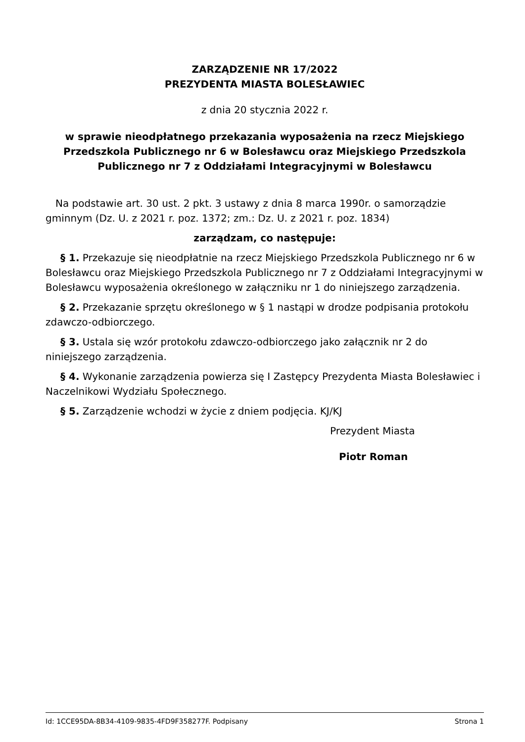ZARZĄDZENIE NR 17/2022
PREZYDENTA MIASTA BOLESŁAWIEC
z dnia 20 stycznia 2022 r.
w sprawie nieodpłatnego przekazania wyposażenia na rzecz Miejskiego Przedszkola Publicznego nr 6 w Bolesławcu oraz Miejskiego Przedszkola Publicznego nr 7 z Oddziałami Integracyjnymi w Bolesławcu
Na podstawie art. 30 ust. 2 pkt. 3 ustawy z dnia 8 marca 1990r. o samorządzie gminnym (Dz. U. z 2021 r. poz. 1372; zm.: Dz. U. z 2021 r. poz. 1834)
zarządzam, co następuje:
§ 1. Przekazuje się nieodpłatnie na rzecz Miejskiego Przedszkola Publicznego nr 6 w Bolesławcu oraz Miejskiego Przedszkola Publicznego nr 7 z Oddziałami Integracyjnymi w Bolesławcu wyposażenia określonego w załączniku nr 1 do niniejszego zarządzenia.
§ 2. Przekazanie sprzętu określonego w § 1 nastąpi w drodze podpisania protokołu zdawczo-odbiorczego.
§ 3. Ustala się wzór protokołu zdawczo-odbiorczego jako załącznik nr 2 do niniejszego zarządzenia.
§ 4. Wykonanie zarządzenia powierza się I Zastępcy Prezydenta Miasta Bolesławiec i Naczelnikowi Wydziału Społecznego.
§ 5. Zarządzenie wchodzi w życie z dniem podjęcia. KJ/KJ
Prezydent Miasta
Piotr Roman
Id: 1CCE95DA-8B34-4109-9835-4FD9F358277F. Podpisany Strona 1